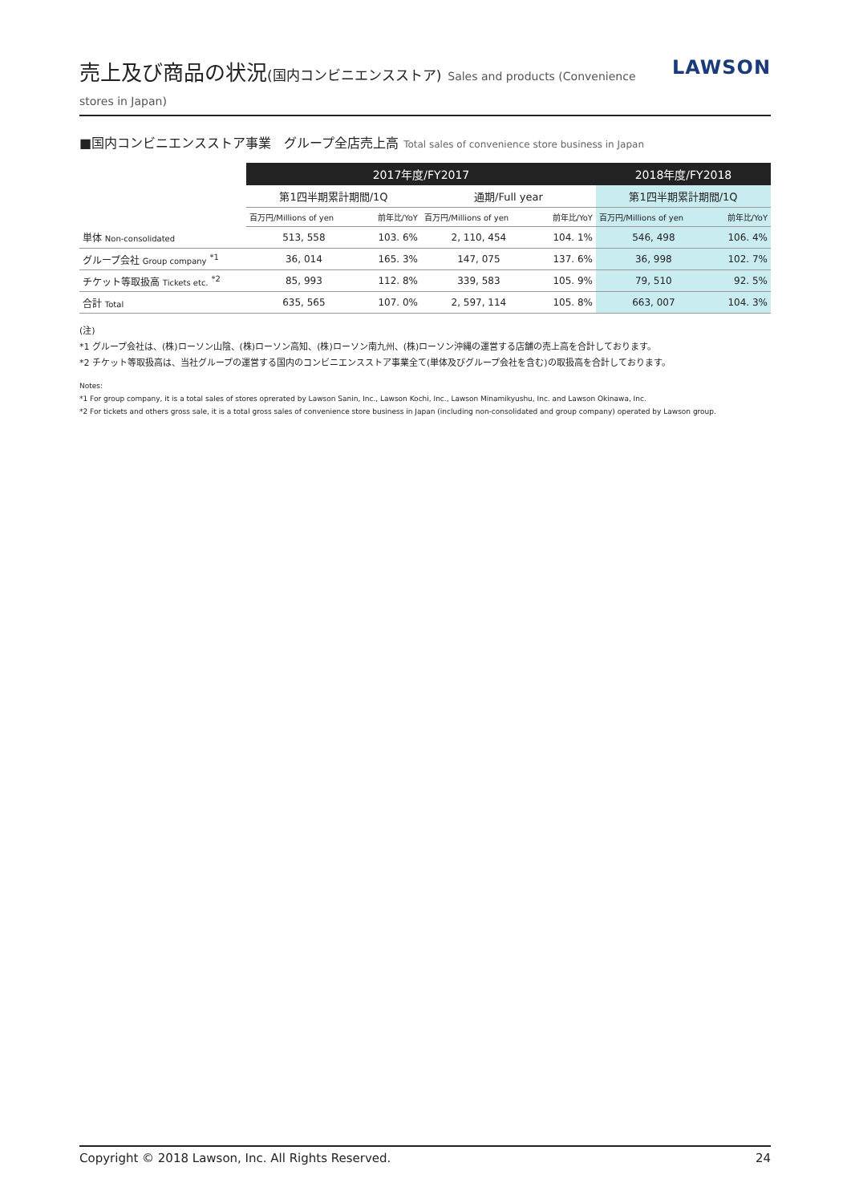売上及び商品の状況(国内コンビニエンスストア) Sales and products (Convenience stores in Japan)
LAWSON
■国内コンビニエンスストア事業　グループ全店売上高 Total sales of convenience store business in Japan
| | 2017年度/FY2017 | | | | 2018年度/FY2018 | |
| | 第1四半期累計期間/1Q | | 通期/Full year | | 第1四半期累計期間/1Q | |
| | 百万円/Millions of yen | 前年比/YoY | 百万円/Millions of yen | 前年比/YoY | 百万円/Millions of yen | 前年比/YoY |
| 単体 Non-consolidated | 513, 558 | 103. 6% | 2, 110, 454 | 104. 1% | 546, 498 | 106. 4% |
| グループ会社 Group company <sup>*1</sup> | 36, 014 | 165. 3% | 147, 075 | 137. 6% | 36, 998 | 102. 7% |
| チケット等取扱高 Tickets etc. <sup>*2</sup> | 85, 993 | 112. 8% | 339, 583 | 105. 9% | 79, 510 | 92. 5% |
| 合計 Total | 635, 565 | 107. 0% | 2, 597, 114 | 105. 8% | 663, 007 | 104. 3% |
(注)
*1 グループ会社は、(株)ローソン山陰、(株)ローソン高知、(株)ローソン南九州、(株)ローソン沖縄の運営する店舗の売上高を合計しております。
*2 チケット等取扱高は、当社グループの運営する国内のコンビニエンスストア事業全て(単体及びグループ会社を含む)の取扱高を合計しております。
Notes:
*1 For group company, it is a total sales of stores oprerated by Lawson Sanin, Inc., Lawson Kochi, Inc., Lawson Minamikyushu, Inc. and Lawson Okinawa, Inc.
*2 For tickets and others gross sale, it is a total gross sales of convenience store business in Japan (including non-consolidated and group company) operated by Lawson group.
Copyright © 2018 Lawson, Inc. All Rights Reserved. 24